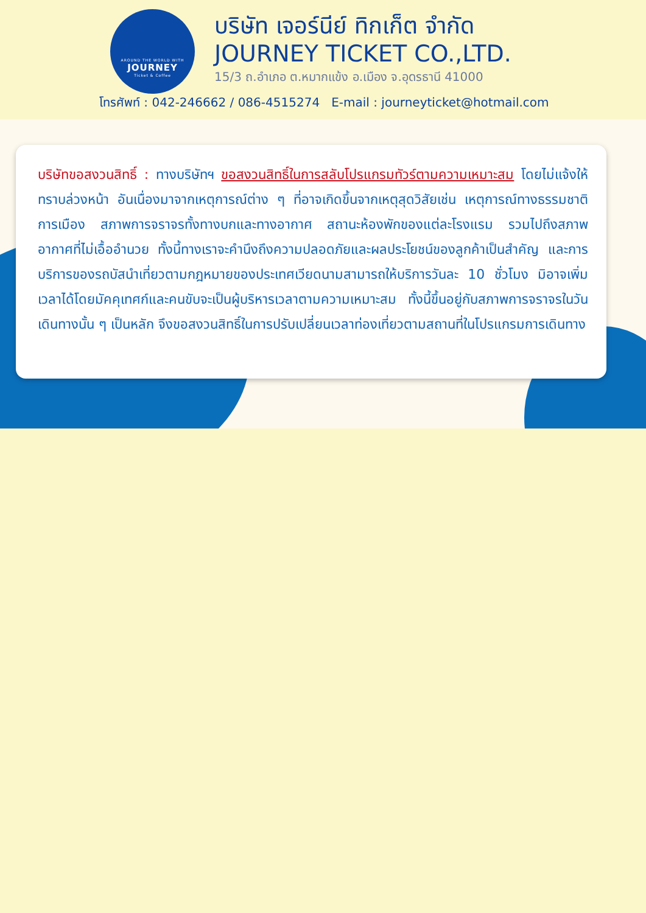AROUND THE WORLD WITH
JOURNEY
Ticket & Coffee
บริษัท เจอร์นีย์ ทิกเก็ต จำกัด
JOURNEY TICKET CO.,LTD.
15/3 ถ.อำเภอ ต.หมากแข้ง อ.เมือง จ.อุดรธานี 41000
โทรศัพท์ : 042-246662 / 086-4515274 E-mail : journeyticket@hotmail.com
บริษัทขอสงวนสิทธิ์ : ทางบริษัทฯ ขอสงวนสิทธิ์ในการสลับโปรแกรมทัวร์ตามความเหมาะสม โดยไม่แจ้งให้ทราบล่วงหน้า อันเนื่องมาจากเหตุการณ์ต่าง ๆ ที่อาจเกิดขึ้นจากเหตุสุดวิสัยเช่น เหตุการณ์ทางธรรมชาติ การเมือง สภาพการจราจรทั้งทางบกและทางอากาศ สถานะห้องพักของแต่ละโรงแรม รวมไปถึงสภาพอากาศที่ไม่เอื้ออำนวย ทั้งนี้ทางเราจะคำนึงถึงความปลอดภัยและผลประโยชน์ของลูกค้าเป็นสำคัญ และการบริการของรถบัสนำเที่ยวตามกฎหมายของประเทศเวียดนามสามารถให้บริการวันละ 10 ชั่วโมง มิอาจเพิ่มเวลาได้โดยมัคคุเทศก์และคนขับจะเป็นผู้บริหารเวลาตามความเหมาะสม ทั้งนี้ขึ้นอยู่กับสภาพการจราจรในวันเดินทางนั้น ๆ เป็นหลัก จึงขอสงวนสิทธิ์ในการปรับเปลี่ยนเวลาท่องเที่ยวตามสถานที่ในโปรแกรมการเดินทาง